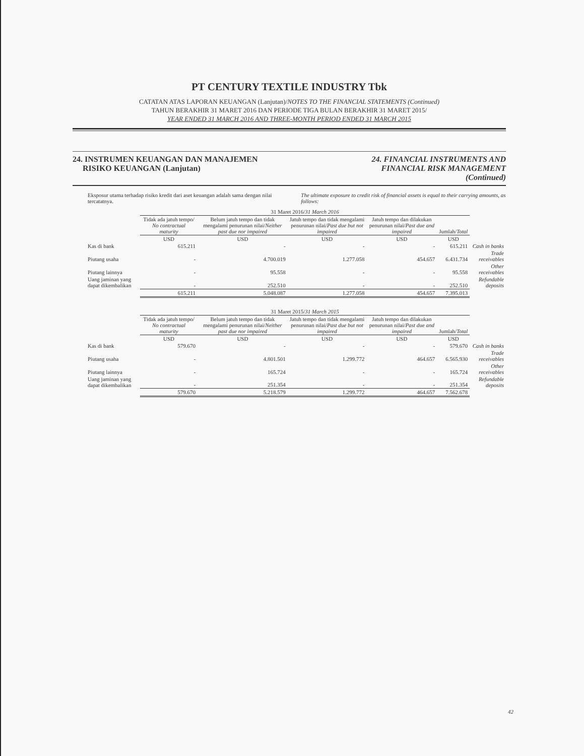PT CENTURY TEXTILE INDUSTRY Tbk
CATATAN ATAS LAPORAN KEUANGAN (Lanjutan)/NOTES TO THE FINANCIAL STATEMENTS (Continued)
TAHUN BERAKHIR 31 MARET 2016 DAN PERIODE TIGA BULAN BERAKHIR 31 MARET 2015/
YEAR ENDED 31 MARCH 2016 AND THREE-MONTH PERIOD ENDED 31 MARCH 2015
24. INSTRUMEN KEUANGAN DAN MANAJEMEN
RISIKO KEUANGAN (Lanjutan)
24. FINANCIAL INSTRUMENTS AND
FINANCIAL RISK MANAGEMENT
(Continued)
Eksposur utama terhadap risiko kredit dari aset keuangan adalah sama dengan nilai tercatatnya.
The ultimate exposure to credit risk of financial assets is equal to their carrying amounts, as follows:
| | 31 Maret 2016/ 31 March 2016 | | | | | |
| --- | --- | --- | --- | --- | --- | --- |
| | Tidak ada jatuh tempo/ No contractual maturity | Belum jatuh tempo dan tidak mengalami penurunan nilai/ Neither past due nor impaired | Jatuh tempo dan tidak mengalami penurunan nilai/ Past due but not impaired | Jatuh tempo dan dilakukan penurunan nilai/ Past due and impaired | Jumlah/ Total | |
| | USD | USD | USD | USD | USD | |
| Kas di bank | 615.211 | - | - | - | 615.211 | Cash in banks |
| Piutang usaha | - | 4.700.019 | 1.277.058 | 454.657 | 6.431.734 | Trade receivables |
| Piutang lainnya | - | 95.558 | - | - | 95.558 | Other receivables |
| Uang jaminan yang dapat dikembalikan | - | 252.510 | - | - | 252.510 | Refundable deposits |
| | 615.211 | 5.048.087 | 1.277.058 | 454.657 | 7.395.013 | |
| | 31 Maret 2015/ 31 March 2015 | | | | | |
| --- | --- | --- | --- | --- | --- | --- |
| | Tidak ada jatuh tempo/ No contractual maturity | Belum jatuh tempo dan tidak mengalami penurunan nilai/ Neither past due nor impaired | Jatuh tempo dan tidak mengalami penurunan nilai/ Past due but not impaired | Jatuh tempo dan dilakukan penurunan nilai/ Past due and impaired | Jumlah/ Total | |
| | USD | USD | USD | USD | USD | |
| Kas di bank | 579.670 | - | - | - | 579.670 | Cash in banks |
| Piutang usaha | - | 4.801.501 | 1.299.772 | 464.657 | 6.565.930 | Trade receivables |
| Piutang lainnya | - | 165.724 | - | - | 165.724 | Other receivables |
| Uang jaminan yang dapat dikembalikan | - | 251.354 | - | - | 251.354 | Refundable deposits |
| | 579.670 | 5.218.579 | 1.299.772 | 464.657 | 7.562.678 | |
42